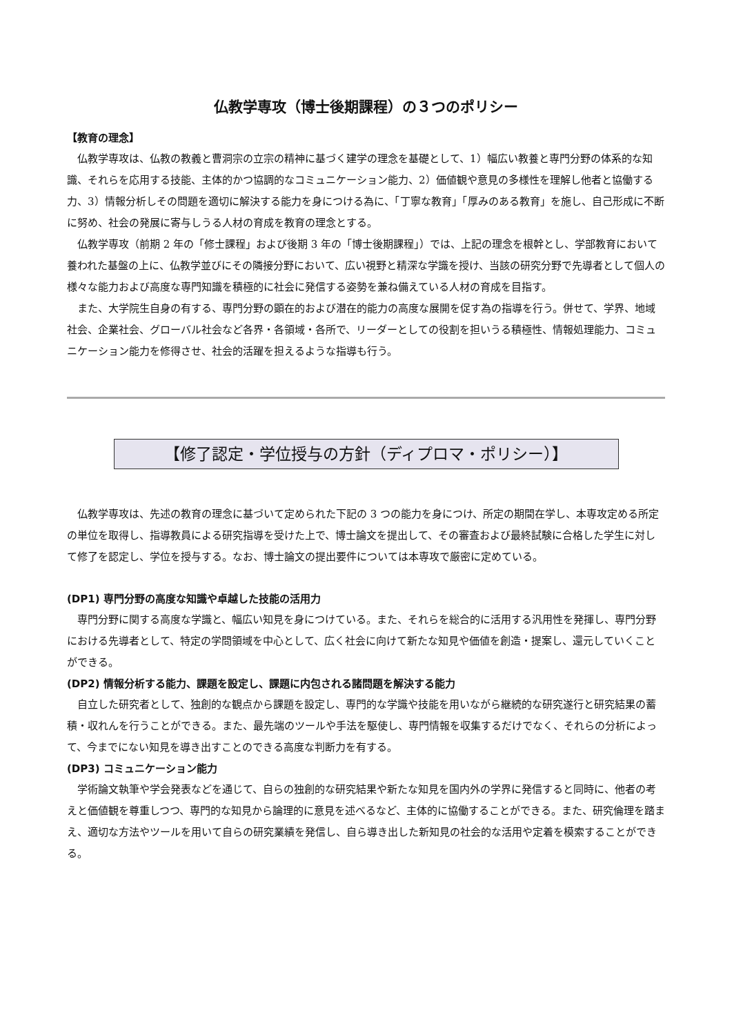仏教学専攻（博士後期課程）の３つのポリシー
【教育の理念】
仏教学専攻は、仏教の教義と曹洞宗の立宗の精神に基づく建学の理念を基礎として、1）幅広い教養と専門分野の体系的な知識、それらを応用する技能、主体的かつ協調的なコミュニケーション能力、2）価値観や意見の多様性を理解し他者と協働する力、3）情報分析しその問題を適切に解決する能力を身につける為に、「丁寧な教育」「厚みのある教育」を施し、自己形成に不断に努め、社会の発展に寄与しうる人材の育成を教育の理念とする。
仏教学専攻（前期 2 年の「修士課程」および後期 3 年の「博士後期課程」）では、上記の理念を根幹とし、学部教育において養われた基盤の上に、仏教学並びにその隣接分野において、広い視野と精深な学識を授け、当該の研究分野で先導者として個人の様々な能力および高度な専門知識を積極的に社会に発信する姿勢を兼ね備えている人材の育成を目指す。
また、大学院生自身の有する、専門分野の顕在的および潜在的能力の高度な展開を促す為の指導を行う。併せて、学界、地域社会、企業社会、グローバル社会など各界・各領域・各所で、リーダーとしての役割を担いうる積極性、情報処理能力、コミュニケーション能力を修得させ、社会的活躍を担えるような指導も行う。
【修了認定・学位授与の方針（ディプロマ・ポリシー）】
仏教学専攻は、先述の教育の理念に基づいて定められた下記の 3 つの能力を身につけ、所定の期間在学し、本専攻定める所定の単位を取得し、指導教員による研究指導を受けた上で、博士論文を提出して、その審査および最終試験に合格した学生に対して修了を認定し、学位を授与する。なお、博士論文の提出要件については本専攻で厳密に定めている。
(DP1) 専門分野の高度な知識や卓越した技能の活用力
専門分野に関する高度な学識と、幅広い知見を身につけている。また、それらを総合的に活用する汎用性を発揮し、専門分野における先導者として、特定の学問領域を中心として、広く社会に向けて新たな知見や価値を創造・提案し、還元していくことができる。
(DP2) 情報分析する能力、課題を設定し、課題に内包される諸問題を解決する能力
自立した研究者として、独創的な観点から課題を設定し、専門的な学識や技能を用いながら継続的な研究遂行と研究結果の蓄積・収れんを行うことができる。また、最先端のツールや手法を駆使し、専門情報を収集するだけでなく、それらの分析によって、今までにない知見を導き出すことのできる高度な判断力を有する。
(DP3) コミュニケーション能力
学術論文執筆や学会発表などを通じて、自らの独創的な研究結果や新たな知見を国内外の学界に発信すると同時に、他者の考えと価値観を尊重しつつ、専門的な知見から論理的に意見を述べるなど、主体的に協働することができる。また、研究倫理を踏まえ、適切な方法やツールを用いて自らの研究業績を発信し、自ら導き出した新知見の社会的な活用や定着を模索することができる。